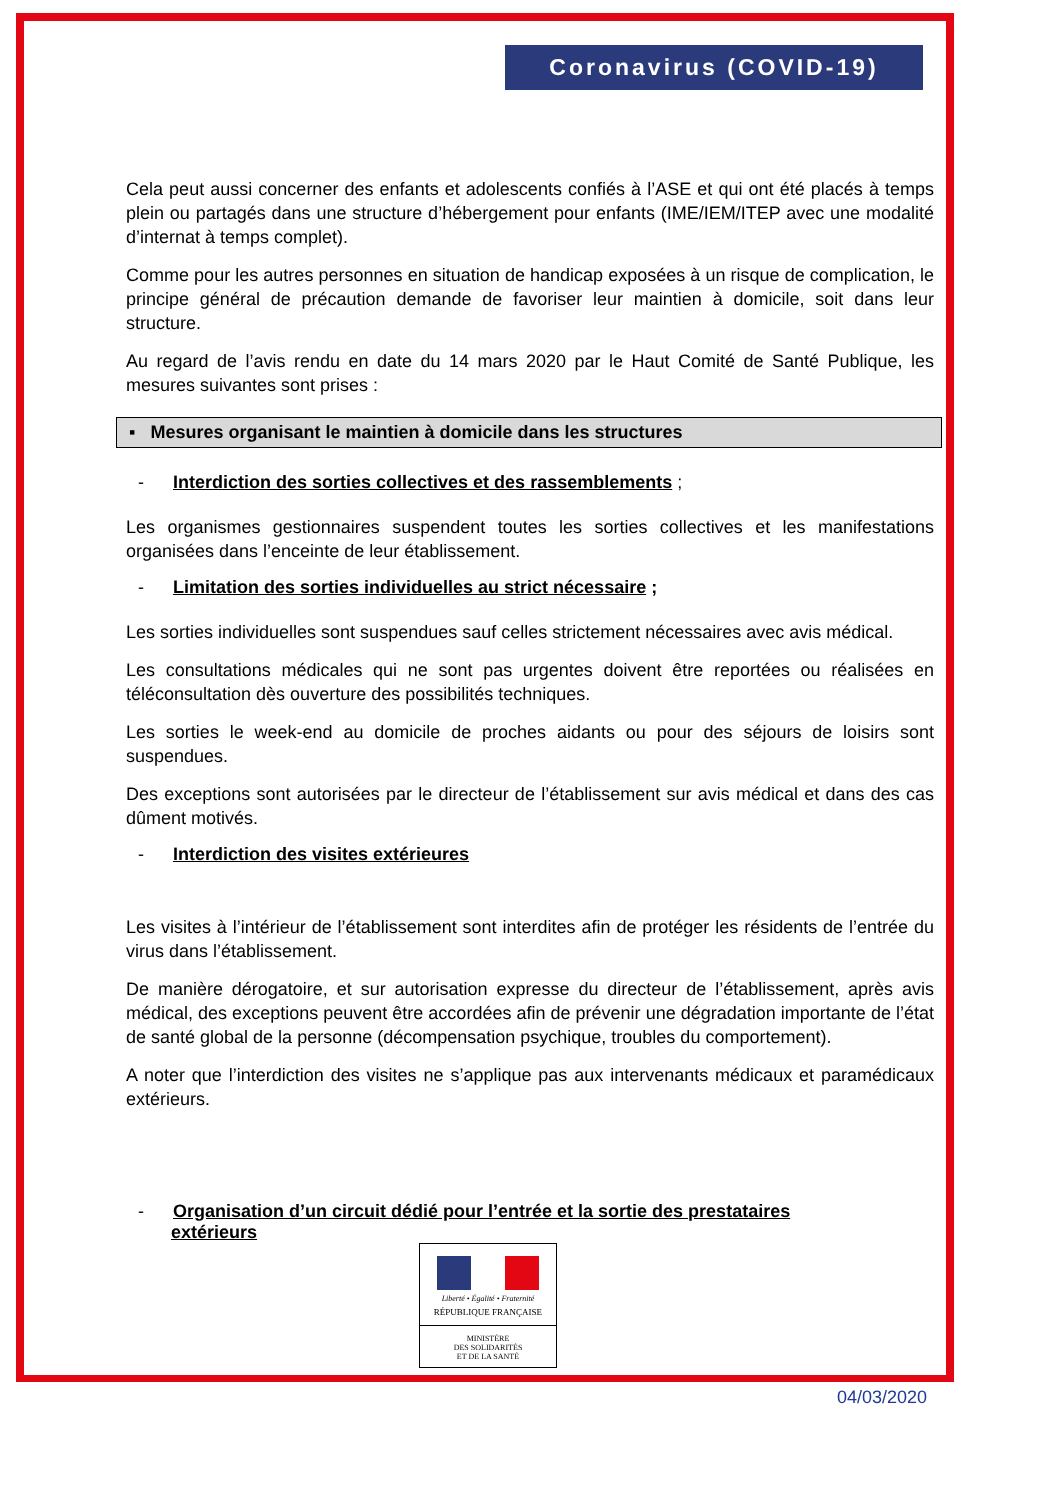Coronavirus (COVID-19)
Cela peut aussi concerner des enfants et adolescents confiés à l’ASE et qui ont été placés à temps plein ou partagés dans une structure d’hébergement pour enfants (IME/IEM/ITEP avec une modalité d’internat à temps complet).
Comme pour les autres personnes en situation de handicap exposées à un risque de complication, le principe général de précaution demande de favoriser leur maintien à domicile, soit dans leur structure.
Au regard de l’avis rendu en date du 14 mars 2020 par le Haut Comité de Santé Publique, les mesures suivantes sont prises :
▪ Mesures organisant le maintien à domicile dans les structures
- Interdiction des sorties collectives et des rassemblements ;
Les organismes gestionnaires suspendent toutes les sorties collectives et les manifestations organisées dans l’enceinte de leur établissement.
- Limitation des sorties individuelles au strict nécessaire ;
Les sorties individuelles sont suspendues sauf celles strictement nécessaires avec avis médical.
Les consultations médicales qui ne sont pas urgentes doivent être reportées ou réalisées en téléconsultation dès ouverture des possibilités techniques.
Les sorties le week-end au domicile de proches aidants ou pour des séjours de loisirs sont suspendues.
Des exceptions sont autorisées par le directeur de l’établissement sur avis médical et dans des cas dûment motivés.
- Interdiction des visites extérieures
Les visites à l’intérieur de l’établissement sont interdites afin de protéger les résidents de l’entrée du virus dans l’établissement.
De manière dérogatoire, et sur autorisation expresse du directeur de l’établissement, après avis médical, des exceptions peuvent être accordées afin de prévenir une dégradation importante de l’état de santé global de la personne (décompensation psychique, troubles du comportement).
A noter que l’interdiction des visites ne s’applique pas aux intervenants médicaux et paramédicaux extérieurs.
- Organisation d’un circuit dédié pour l’entrée et la sortie des prestataires
extérieurs
Liberté • Égalité • Fraternité
RÉPUBLIQUE FRANÇAISE
MINISTÈRE
DES SOLIDARITÉS
ET DE LA SANTÉ
04/03/2020